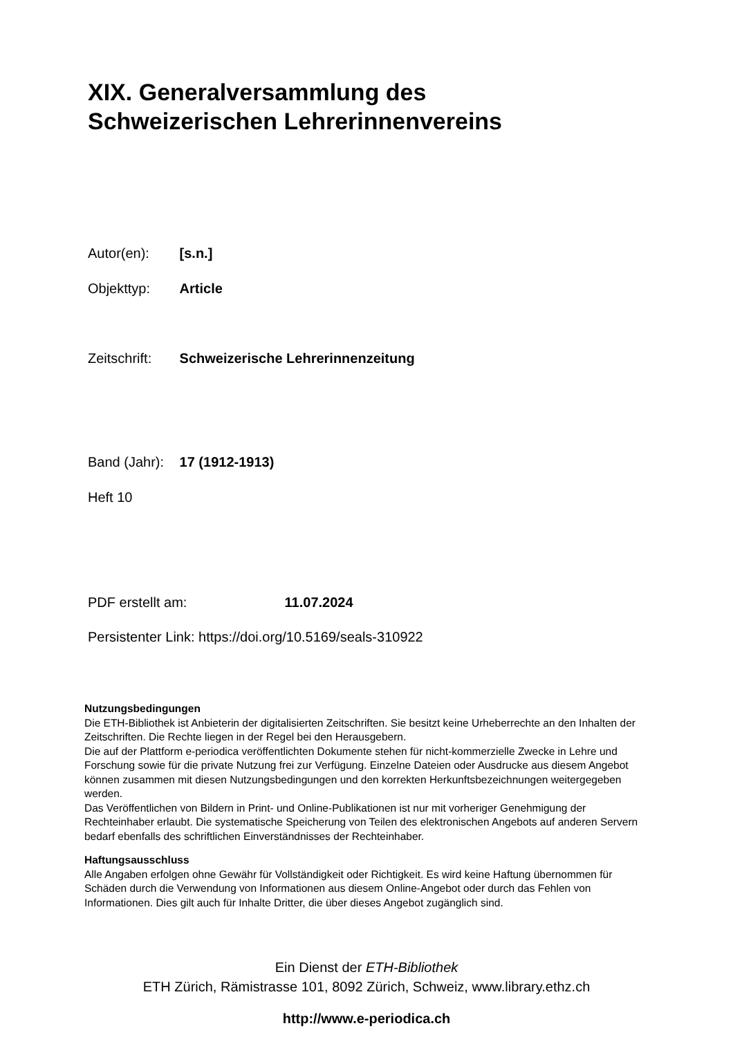XIX. Generalversammlung des
Schweizerischen Lehrerinnenvereins
Autor(en): [s.n.]
Objekttyp: Article
Zeitschrift: Schweizerische Lehrerinnenzeitung
Band (Jahr): 17 (1912-1913)
Heft 10
PDF erstellt am: 11.07.2024
Persistenter Link: https://doi.org/10.5169/seals-310922
Nutzungsbedingungen
Die ETH-Bibliothek ist Anbieterin der digitalisierten Zeitschriften. Sie besitzt keine Urheberrechte an den Inhalten der Zeitschriften. Die Rechte liegen in der Regel bei den Herausgebern.
Die auf der Plattform e-periodica veröffentlichten Dokumente stehen für nicht-kommerzielle Zwecke in Lehre und Forschung sowie für die private Nutzung frei zur Verfügung. Einzelne Dateien oder Ausdrucke aus diesem Angebot können zusammen mit diesen Nutzungsbedingungen und den korrekten Herkunftsbezeichnungen weitergegeben werden.
Das Veröffentlichen von Bildern in Print- und Online-Publikationen ist nur mit vorheriger Genehmigung der Rechteinhaber erlaubt. Die systematische Speicherung von Teilen des elektronischen Angebots auf anderen Servern bedarf ebenfalls des schriftlichen Einverständnisses der Rechteinhaber.
Haftungsausschluss
Alle Angaben erfolgen ohne Gewähr für Vollständigkeit oder Richtigkeit. Es wird keine Haftung übernommen für Schäden durch die Verwendung von Informationen aus diesem Online-Angebot oder durch das Fehlen von Informationen. Dies gilt auch für Inhalte Dritter, die über dieses Angebot zugänglich sind.
Ein Dienst der ETH-Bibliothek
ETH Zürich, Rämistrasse 101, 8092 Zürich, Schweiz, www.library.ethz.ch
http://www.e-periodica.ch